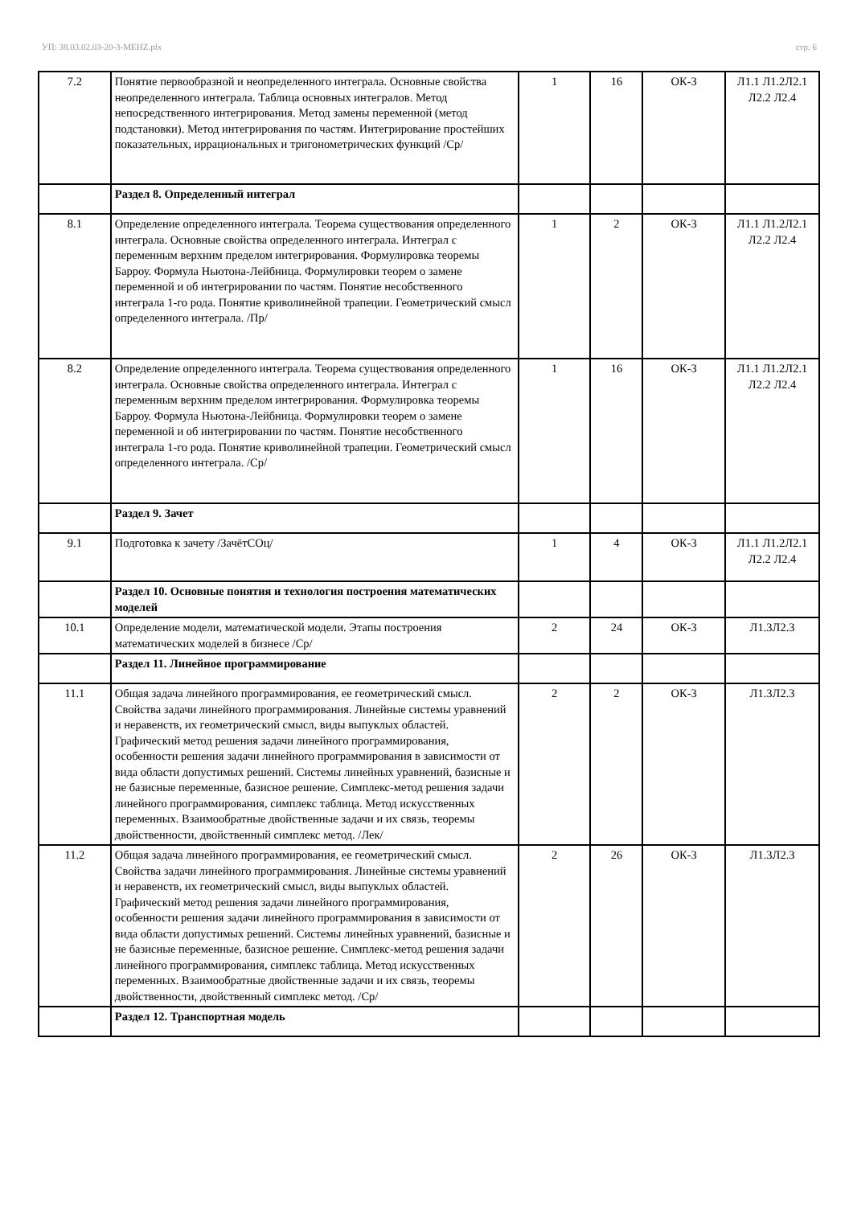УП: 38.03.02.03-20-3-МЕНZ.plx стр. 6
| 7.2 | Понятие первообразной и неопределенного интеграла. Основные свойства неопределенного интеграла. Таблица основных интегралов. Метод непосредственного интегрирования. Метод замены переменной (метод подстановки). Метод интегрирования по частям. Интегрирование простейших показательных, иррациональных и тригонометрических функций /Ср/ | 1 | 16 | ОК-3 | Л1.1 Л1.2Л2.1 Л2.2 Л2.4 |
| | Раздел 8. Определенный интеграл | | | | |
| 8.1 | Определение определенного интеграла. Теорема существования определенного интеграла. Основные свойства определенного интеграла. Интеграл с переменным верхним пределом интегрирования. Формулировка теоремы Барроу. Формула Ньютона-Лейбница. Формулировки теорем о замене переменной и об интегрировании по частям. Понятие несобственного интеграла 1-го рода. Понятие криволинейной трапеции. Геометрический смысл определенного интеграла. /Пр/ | 1 | 2 | ОК-3 | Л1.1 Л1.2Л2.1 Л2.2 Л2.4 |
| 8.2 | Определение определенного интеграла. Теорема существования определенного интеграла. Основные свойства определенного интеграла. Интеграл с переменным верхним пределом интегрирования. Формулировка теоремы Барроу. Формула Ньютона-Лейбница. Формулировки теорем о замене переменной и об интегрировании по частям. Понятие несобственного интеграла 1-го рода. Понятие криволинейной трапеции. Геометрический смысл определенного интеграла. /Ср/ | 1 | 16 | ОК-3 | Л1.1 Л1.2Л2.1 Л2.2 Л2.4 |
| | Раздел 9. Зачет | | | | |
| 9.1 | Подготовка к зачету /ЗачётСОц/ | 1 | 4 | ОК-3 | Л1.1 Л1.2Л2.1 Л2.2 Л2.4 |
| | Раздел 10. Основные понятия и технология построения математических моделей | | | | |
| 10.1 | Определение модели, математической модели. Этапы построения математических моделей в бизнесе /Ср/ | 2 | 24 | ОК-3 | Л1.3Л2.3 |
| | Раздел 11. Линейное программирование | | | | |
| 11.1 | Общая задача линейного программирования, ее геометрический смысл. Свойства задачи линейного программирования. Линейные системы уравнений и неравенств, их геометрический смысл, виды выпуклых областей. Графический метод решения задачи линейного программирования, особенности решения задачи линейного программирования в зависимости от вида области допустимых решений. Системы линейных уравнений, базисные и не базисные переменные, базисное решение. Симплекс-метод решения задачи линейного программирования, симплекс таблица. Метод искусственных переменных. Взаимообратные двойственные задачи и их связь, теоремы двойственности, двойственный симплекс метод. /Лек/ | 2 | 2 | ОК-3 | Л1.3Л2.3 |
| 11.2 | Общая задача линейного программирования, ее геометрический смысл. Свойства задачи линейного программирования. Линейные системы уравнений и неравенств, их геометрический смысл, виды выпуклых областей. Графический метод решения задачи линейного программирования, особенности решения задачи линейного программирования в зависимости от вида области допустимых решений. Системы линейных уравнений, базисные и не базисные переменные, базисное решение. Симплекс-метод решения задачи линейного программирования, симплекс таблица. Метод искусственных переменных. Взаимообратные двойственные задачи и их связь, теоремы двойственности, двойственный симплекс метод. /Ср/ | 2 | 26 | ОК-3 | Л1.3Л2.3 |
| | Раздел 12. Транспортная модель | | | | |